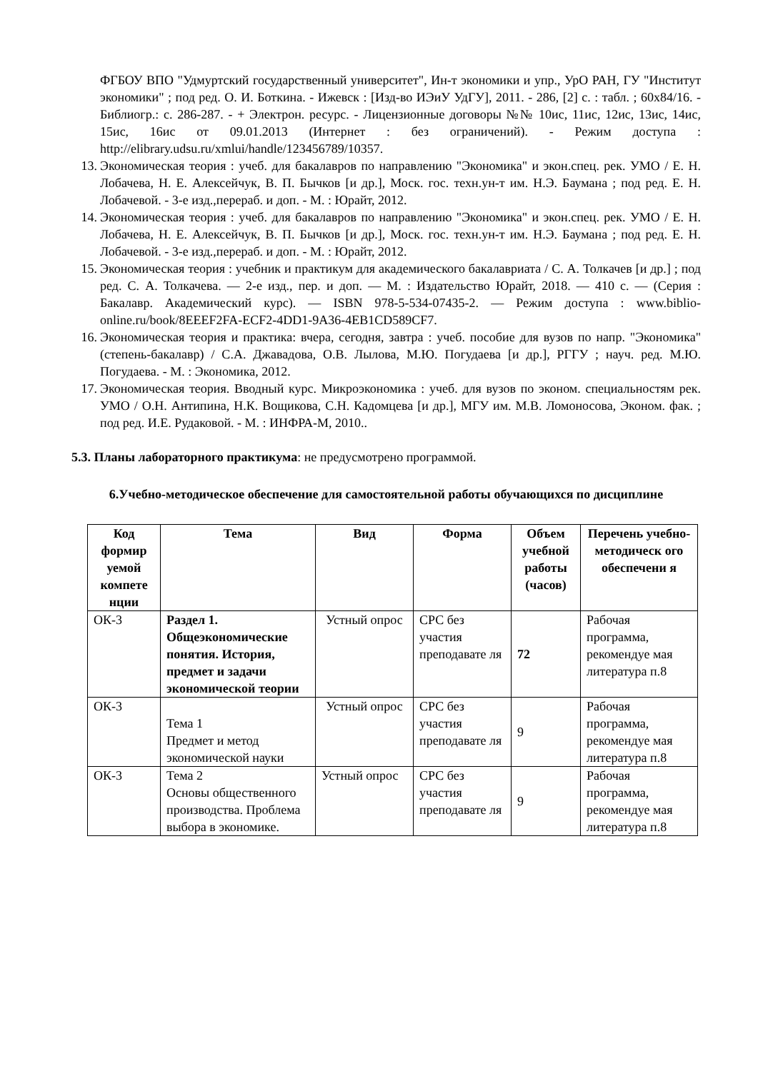ФГБОУ ВПО "Удмуртский государственный университет", Ин-т экономики и упр., УрО РАН, ГУ "Институт экономики" ; под ред. О. И. Боткина. - Ижевск : [Изд-во ИЭиУ УдГУ], 2011. - 286, [2] с. : табл. ; 60x84/16. - Библиогр.: с. 286-287. - + Электрон. ресурс. - Лицензионные договоры №№ 10ис, 11ис, 12ис, 13ис, 14ис, 15ис, 16ис от 09.01.2013 (Интернет : без ограничений). - Режим доступа : http://elibrary.udsu.ru/xmlui/handle/123456789/10357.
13. Экономическая теория : учеб. для бакалавров по направлению "Экономика" и экон.спец. рек. УМО / Е. Н. Лобачева, Н. Е. Алексейчук, В. П. Бычков [и др.], Моск. гос. техн.ун-т им. Н.Э. Баумана ; под ред. Е. Н. Лобачевой. - 3-е изд.,перераб. и доп. - М. : Юрайт, 2012.
14. Экономическая теория : учеб. для бакалавров по направлению "Экономика" и экон.спец. рек. УМО / Е. Н. Лобачева, Н. Е. Алексейчук, В. П. Бычков [и др.], Моск. гос. техн.ун-т им. Н.Э. Баумана ; под ред. Е. Н. Лобачевой. - 3-е изд.,перераб. и доп. - М. : Юрайт, 2012.
15. Экономическая теория : учебник и практикум для академического бакалавриата / С. А. Толкачев [и др.] ; под ред. С. А. Толкачева. — 2-е изд., пер. и доп. — М. : Издательство Юрайт, 2018. — 410 с. — (Серия : Бакалавр. Академический курс). — ISBN 978-5-534-07435-2. — Режим доступа : www.biblio-online.ru/book/8EEEF2FA-ECF2-4DD1-9A36-4EB1CD589CF7.
16. Экономическая теория и практика: вчера, сегодня, завтра : учеб. пособие для вузов по напр. "Экономика" (степень-бакалавр) / С.А. Джавадова, О.В. Лылова, М.Ю. Погудаева [и др.], РГГУ ; науч. ред. М.Ю. Погудаева. - М. : Экономика, 2012.
17. Экономическая теория. Вводный курс. Микроэкономика : учеб. для вузов по эконом. специальностям рек. УМО / О.Н. Антипина, Н.К. Вощикова, С.Н. Кадомцева [и др.], МГУ им. М.В. Ломоносова, Эконом. фак. ; под ред. И.Е. Рудаковой. - М. : ИНФРА-М, 2010..
5.3. Планы лабораторного практикума: не предусмотрено программой.
6.Учебно-методическое обеспечение для самостоятельной работы обучающихся по дисциплине
| Код формир уемой компете нции | Тема | Вид | Форма | Объем учебной работы (часов) | Перечень учебно-методическ ого обеспечени я |
| --- | --- | --- | --- | --- | --- |
| ОК-3 | Раздел 1. Общеэкономические понятия. История, предмет и задачи экономической теории | Устный опрос | СРС без участия преподавате ля | 72 | Рабочая программа, рекомендуе мая литература п.8 |
| ОК-3 | Тема 1 Предмет и метод экономической науки | Устный опрос | СРС без участия преподавате ля | 9 | Рабочая программа, рекомендуе мая литература п.8 |
| ОК-3 | Тема 2 Основы общественного производства. Проблема выбора в экономике. | Устный опрос | СРС без участия преподавате ля | 9 | Рабочая программа, рекомендуе мая литература п.8 |